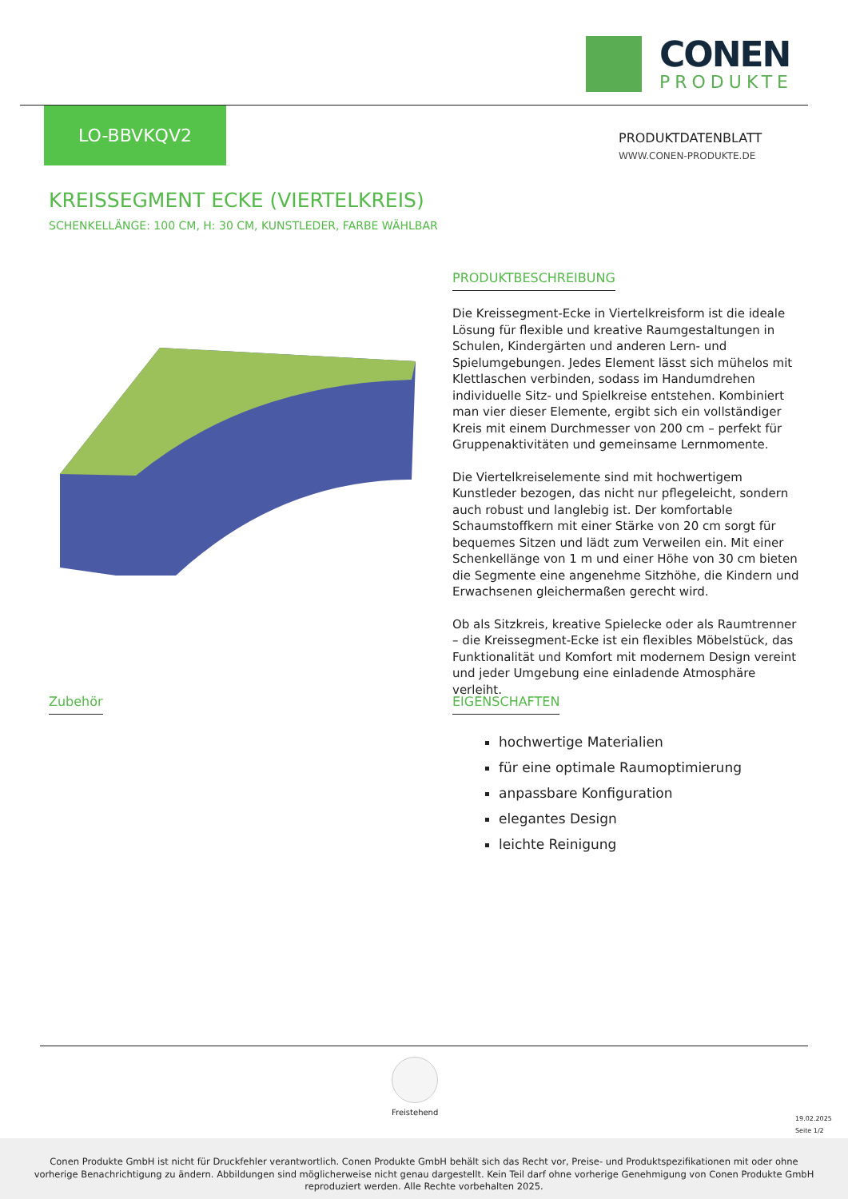CONEN
PRODUKTE
LO-BBVKQV2
PRODUKTDATENBLATT
WWW.CONEN-PRODUKTE.DE
KREISSEGMENT ECKE (VIERTELKREIS)
SCHENKELLÄNGE: 100 CM, H: 30 CM, KUNSTLEDER, FARBE WÄHLBAR
PRODUKTBESCHREIBUNG
Die Kreissegment-Ecke in Viertelkreisform ist die ideale Lösung für flexible und kreative Raumgestaltungen in Schulen, Kindergärten und anderen Lern- und Spielumgebungen. Jedes Element lässt sich mühelos mit Klettlaschen verbinden, sodass im Handumdrehen individuelle Sitz- und Spielkreise entstehen. Kombiniert man vier dieser Elemente, ergibt sich ein vollständiger Kreis mit einem Durchmesser von 200 cm – perfekt für Gruppenaktivitäten und gemeinsame Lernmomente.
Die Viertelkreiselemente sind mit hochwertigem Kunstleder bezogen, das nicht nur pflegeleicht, sondern auch robust und langlebig ist. Der komfortable Schaumstoffkern mit einer Stärke von 20 cm sorgt für bequemes Sitzen und lädt zum Verweilen ein. Mit einer Schenkellänge von 1 m und einer Höhe von 30 cm bieten die Segmente eine angenehme Sitzhöhe, die Kindern und Erwachsenen gleichermaßen gerecht wird.
Ob als Sitzkreis, kreative Spielecke oder als Raumtrenner – die Kreissegment-Ecke ist ein flexibles Möbelstück, das Funktionalität und Komfort mit modernem Design vereint und jeder Umgebung eine einladende Atmosphäre verleiht.
Zubehör
EIGENSCHAFTEN
hochwertige Materialien
für eine optimale Raumoptimierung
anpassbare Konfiguration
elegantes Design
leichte Reinigung
Freistehend
19.02.2025
Seite 1/2
Conen Produkte GmbH ist nicht für Druckfehler verantwortlich. Conen Produkte GmbH behält sich das Recht vor, Preise- und Produktspezifikationen mit oder ohne
vorherige Benachrichtigung zu ändern. Abbildungen sind möglicherweise nicht genau dargestellt. Kein Teil darf ohne vorherige Genehmigung von Conen Produkte GmbH
reproduziert werden. Alle Rechte vorbehalten 2025.